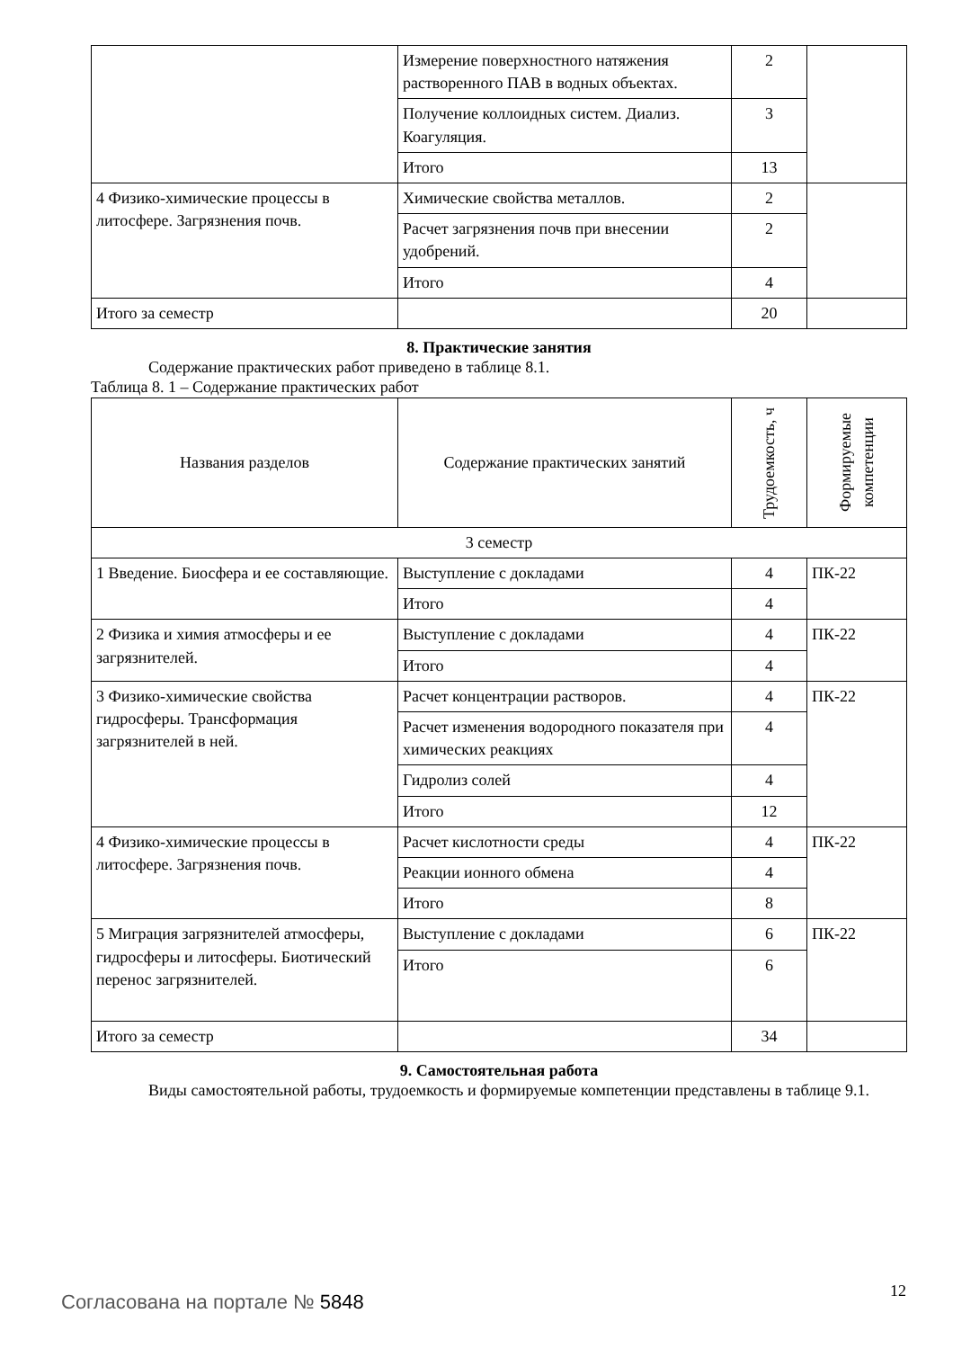| | Измерение поверхностного натяжения растворенного ПАВ в водных объектах. | 2 | |
| | Получение коллоидных систем. Диализ. Коагуляция. | 3 | |
| | Итого | 13 | |
| 4 Физико-химические процессы в литосфере. Загрязнения почв. | Химические свойства металлов. | 2 | |
| | Расчет загрязнения почв при внесении удобрений. | 2 | |
| | Итого | 4 | |
| Итого за семестр | | 20 | |
8. Практические занятия
Содержание практических работ приведено в таблице 8.1.
Таблица 8. 1 – Содержание практических работ
| Названия разделов | Содержание практических занятий | Трудоемкость, ч | Формируемые компетенции |
| --- | --- | --- | --- |
| 3 семестр | | | |
| 1 Введение. Биосфера и ее составляющие. | Выступление с докладами | 4 | ПК-22 |
| | Итого | 4 | |
| 2 Физика и химия атмосферы и ее загрязнителей. | Выступление с докладами | 4 | ПК-22 |
| | Итого | 4 | |
| 3 Физико-химические свойства гидросферы. Трансформация загрязнителей в ней. | Расчет концентрации растворов. | 4 | ПК-22 |
| | Расчет изменения водородного показателя при химических реакциях | 4 | |
| | Гидролиз солей | 4 | |
| | Итого | 12 | |
| 4 Физико-химические процессы в литосфере. Загрязнения почв. | Расчет кислотности среды | 4 | ПК-22 |
| | Реакции ионного обмена | 4 | |
| | Итого | 8 | |
| 5 Миграция загрязнителей атмосферы, гидросферы и литосферы. Биотический перенос загрязнителей. | Выступление с докладами | 6 | ПК-22 |
| | Итого | 6 | |
| Итого за семестр | | 34 | |
9. Самостоятельная работа
Виды самостоятельной работы, трудоемкость и формируемые компетенции представлены в таблице 9.1.
Согласована на портале № 5848 12